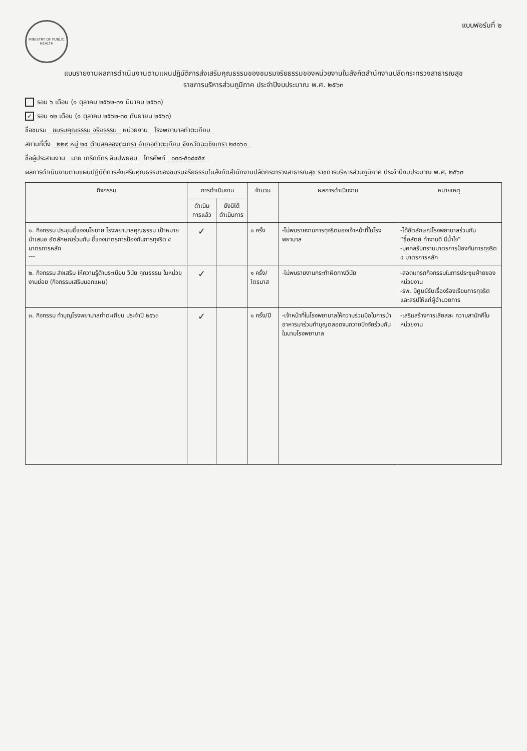MINISTRY OF PUBLIC HEALTH
แบบฟอร์มที่ ๒
แบบรายงานผลการดำเนินงานตามแผนปฏิบัติการส่งเสริมคุณธรรมของชมรมจริยธรรมของหน่วยงานในสังกัดสำนักงานปลัดกระทรวงสาธารณสุข
ราชการบริหารส่วนภูมิภาค ประจำปีงบประมาณ พ.ศ. ๒๕๖๓
รอบ ๖ เดือน (๑ ตุลาคม ๒๕๖๒-๓๑ มีนาคม ๒๕๖๓)
✓ รอบ ๑๒ เดือน (๑ ตุลาคม ๒๕๖๒-๓๐ กันยายน ๒๕๖๓)
ชื่อชมรม ชมรมคุณธรรม จริยธรรม หน่วยงาน โรงพยาบาลท่าตะเกียบ
สถานที่ตั้ง ๒๒๙ หมู่ ๒๔ ตำบลคลองตะเกรา อำเภอท่าตะเกียบ จังหวัดฉะเชิงเทรา ๒๔๑๖๐
ชื่อผู้ประสานงาน นาย เกริกภัทร ลิมปพยอม โทรศัพท์ ๐๓๘-๕๑๘๔๕๙
ผลการดำเนินงานตามแผนปฏิบัติการส่งเสริมคุณธรรมของชมรมจริยธรรมในสังกัดสำนักงานปลัดกระทรวงสาธารณสุข ราชการบริหารส่วนภูมิภาค ประจำปีงบประมาณ พ.ศ. ๒๕๖๓
| กิจกรรม | การดำเนินงาน | | จำนวน | ผลการดำเนินงาน | หมายเหตุ |
| --- | --- | --- | --- | --- | --- |
| | ดำเนินการแล้ว | ยังมิได้ดำเนินการ | | | |
| ๑. กิจกรรม ประชุมชี้แจงนโยบาย โรงพยาบาลคุณธรรม เป้าหมาย นำเสนอ อัตลักษณ์ร่วมกัน ชี้แจงมาตรการป้องกันการทุจริต ๔ มาตรการหลัก --- | ✓ | | ๑ ครั้ง | -ไม่พบรายงานการทุจริตของเจ้าหน้าที่ในโรงพยาบาล | -ได้อัตลักษณ์โรงพยาบาลร่วมกัน “ซื่อสัตย์ ทำงานดี มีน้ำใจ” -บุคคลรับทราบมาตรการป้องกันการทุจริต ๔ มาตรการหลัก |
| ๒. กิจกรรม ส่งเสริม ให้ความรู้ด้านระเบียบ วินัย คุณธรรม ในหน่วยงานย่อย (กิจกรรมเสริมนอกแผน) | ✓ | | ๑ ครั้ง/ไตรมาส | -ไม่พบรายงานกระทำผิดทางวินัย | -สอดแทรกกิจกรรมในการประชุมฝ่ายของหน่วยงาน -รพ. มีศูนย์รับเรื่องร้องเรียนการทุจริตและสรุปให้แก่ผู้อำนวยการ |
| ๓. กิจกรรม ทำบุญโรงพยาบาลท่าตะเกียบ ประจำปี ๒๕๖๓ | ✓ | | ๑ ครั้ง/ปี | -เจ้าหน้าที่ในโรงพยาบาลให้ความร่วมมือในการนำอาหารมาร่วมทำบุญตลอดจนถวายปัจจัยร่วมกันในนามโรงพยาบาล | -เสริมสร้างการเสียสละ ความสามัคคีในหน่วยงาน |